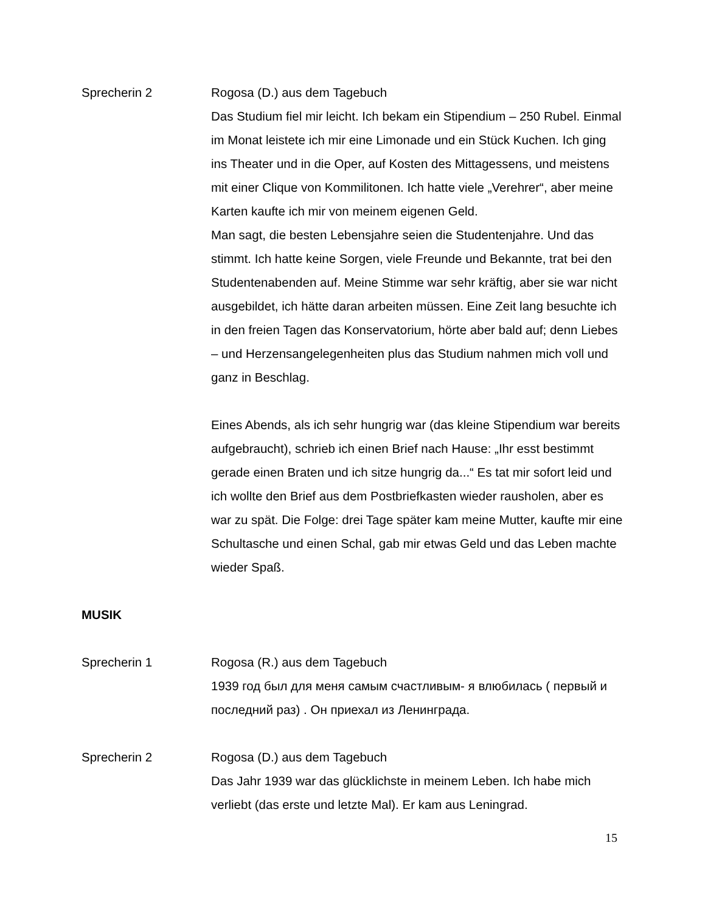Sprecherin 2 Rogosa (D.) aus dem Tagebuch
Das Studium fiel mir leicht. Ich bekam ein Stipendium – 250 Rubel. Einmal im Monat leistete ich mir eine Limonade und ein Stück Kuchen. Ich ging ins Theater und in die Oper, auf Kosten des Mittagessens, und meistens mit einer Clique von Kommilitonen. Ich hatte viele „Verehrer“, aber meine Karten kaufte ich mir von meinem eigenen Geld.
Man sagt, die besten Lebensjahre seien die Studentenjahre. Und das stimmt. Ich hatte keine Sorgen, viele Freunde und Bekannte, trat bei den Studentenabenden auf. Meine Stimme war sehr kräftig, aber sie war nicht ausgebildet, ich hätte daran arbeiten müssen. Eine Zeit lang besuchte ich in den freien Tagen das Konservatorium, hörte aber bald auf; denn Liebes – und Herzensangelegenheiten plus das Studium nahmen mich voll und ganz in Beschlag.
Eines Abends, als ich sehr hungrig war (das kleine Stipendium war bereits aufgebraucht), schrieb ich einen Brief nach Hause: „Ihr esst bestimmt gerade einen Braten und ich sitze hungrig da...“ Es tat mir sofort leid und ich wollte den Brief aus dem Postbriefkasten wieder rausholen, aber es war zu spät. Die Folge: drei Tage später kam meine Mutter, kaufte mir eine Schultasche und einen Schal, gab mir etwas Geld und das Leben machte wieder Spaß.
MUSIK
Sprecherin 1 Rogosa (R.) aus dem Tagebuch
1939 год был для меня самым счастливым- я влюбилась ( первый и последний раз) . Он приехал из Ленинграда.
Sprecherin 2 Rogosa (D.) aus dem Tagebuch
Das Jahr 1939 war das glücklichste in meinem Leben. Ich habe mich verliebt (das erste und letzte Mal). Er kam aus Leningrad.
15